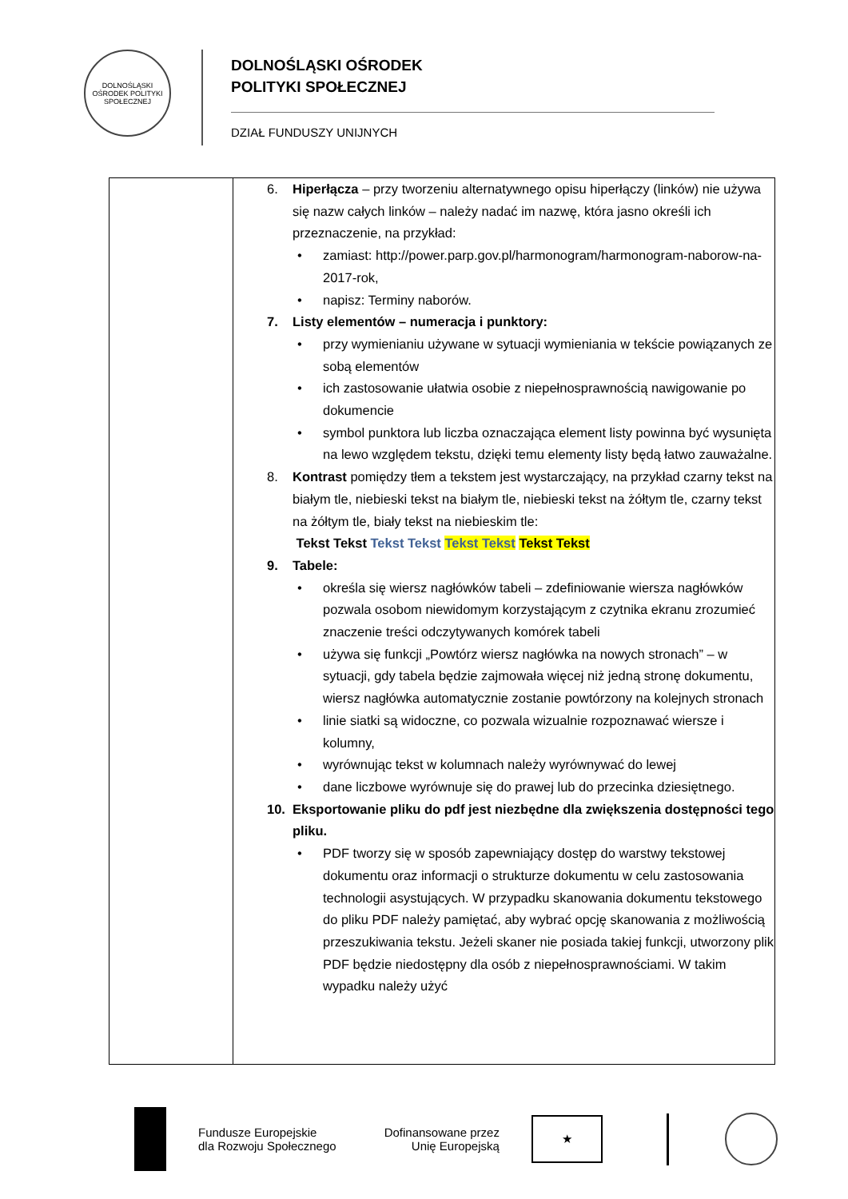DOLNOŚLĄSKI OŚRODEK POLITYKI SPOŁECZNEJ
DOLNOŚLĄSKI OŚRODEK
POLITYKI SPOŁECZNEJ
DZIAŁ FUNDUSZY UNIJNYCH
| | 6. Hiperłącza – przy tworzeniu alternatywnego opisu hiperłączy (linków) nie używa się nazw całych linków – należy nadać im nazwę, która jasno określi ich przeznaczenie, na przykład: • zamiast: http://power.parp.gov.pl/harmonogram/harmonogram-naborow-na-2017-rok, • napisz: Terminy naborów. 7. Listy elementów – numeracja i punktory: • przy wymienianiu używane w sytuacji wymieniania w tekście powiązanych ze sobą elementów • ich zastosowanie ułatwia osobie z niepełnosprawnością nawigowanie po dokumencie • symbol punktora lub liczba oznaczająca element listy powinna być wysunięta na lewo względem tekstu, dzięki temu elementy listy będą łatwo zauważalne. 8. Kontrast pomiędzy tłem a tekstem jest wystarczający, na przykład czarny tekst na białym tle, niebieski tekst na białym tle, niebieski tekst na żółtym tle, czarny tekst na żółtym tle, biały tekst na niebieskim tle: Tekst Tekst Tekst Tekst Tekst Tekst Tekst Tekst 9. Tabele: • określa się wiersz nagłówków tabeli – zdefiniowanie wiersza nagłówków pozwala osobom niewidomym korzystającym z czytnika ekranu zrozumieć znaczenie treści odczytywanych komórek tabeli • używa się funkcji „Powtórz wiersz nagłówka na nowych stronach” – w sytuacji, gdy tabela będzie zajmowała więcej niż jedną stronę dokumentu, wiersz nagłówka automatycznie zostanie powtórzony na kolejnych stronach • linie siatki są widoczne, co pozwala wizualnie rozpoznawać wiersze i kolumny, • wyrównując tekst w kolumnach należy wyrównywać do lewej • dane liczbowe wyrównuje się do prawej lub do przecinka dziesiętnego. 10. Eksportowanie pliku do pdf jest niezbędne dla zwiększenia dostępności tego pliku. • PDF tworzy się w sposób zapewniający dostęp do warstwy tekstowej dokumentu oraz informacji o strukturze dokumentu w celu zastosowania technologii asystujących. W przypadku skanowania dokumentu tekstowego do pliku PDF należy pamiętać, aby wybrać opcję skanowania z możliwością przeszukiwania tekstu. Jeżeli skaner nie posiada takiej funkcji, utworzony plik PDF będzie niedostępny dla osób z niepełnosprawnościami. W takim wypadku należy użyć |
Fundusze Europejskie
dla Rozwoju Społecznego
Dofinansowane przez
Unię Europejską
★